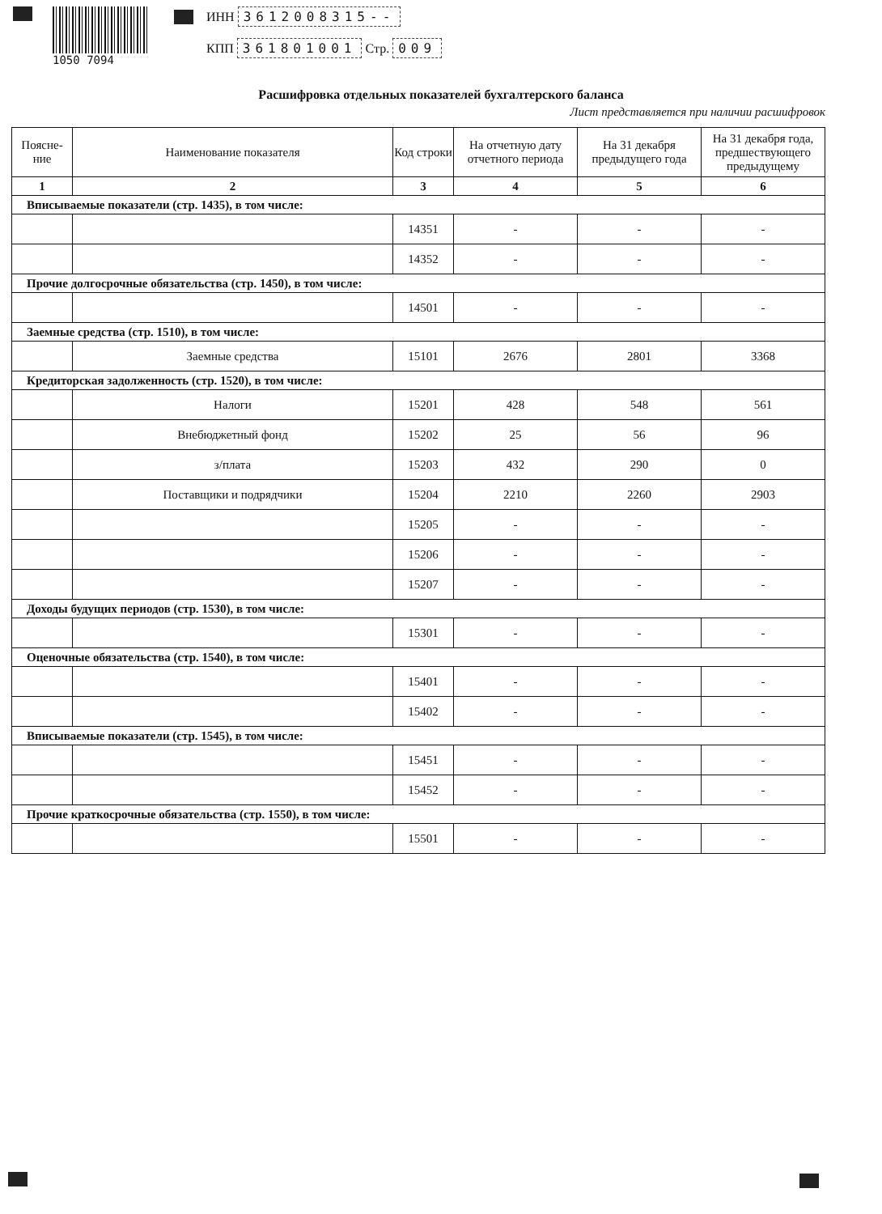1050 7094
ИНН 3612008315--
КПП 361801001 Стр. 009
Расшифровка отдельных показателей бухгалтерского баланса
Лист представляется при наличии расшифровок
| Поясне-ние | Наименование показателя | Код строки | На отчетную дату отчетного периода | На 31 декабря предыдущего года | На 31 декабря года, предшествующего предыдущему |
| --- | --- | --- | --- | --- | --- |
| 1 | 2 | 3 | 4 | 5 | 6 |
| Вписываемые показатели (стр. 1435), в том числе: | | | | | |
| | | 14351 | - | - | - |
| | | 14352 | - | - | - |
| Прочие долгосрочные обязательства (стр. 1450), в том числе: | | | | | |
| | | 14501 | - | - | - |
| Заемные средства (стр. 1510), в том числе: | | | | | |
| | Заемные средства | 15101 | 2676 | 2801 | 3368 |
| Кредиторская задолженность (стр. 1520), в том числе: | | | | | |
| | Налоги | 15201 | 428 | 548 | 561 |
| | Внебюджетный фонд | 15202 | 25 | 56 | 96 |
| | з/плата | 15203 | 432 | 290 | 0 |
| | Поставщики и подрядчики | 15204 | 2210 | 2260 | 2903 |
| | | 15205 | - | - | - |
| | | 15206 | - | - | - |
| | | 15207 | - | - | - |
| Доходы будущих периодов (стр. 1530), в том числе: | | | | | |
| | | 15301 | - | - | - |
| Оценочные обязательства (стр. 1540), в том числе: | | | | | |
| | | 15401 | - | - | - |
| | | 15402 | - | - | - |
| Вписываемые показатели (стр. 1545), в том числе: | | | | | |
| | | 15451 | - | - | - |
| | | 15452 | - | - | - |
| Прочие краткосрочные обязательства (стр. 1550), в том числе: | | | | | |
| | | 15501 | - | - | - |